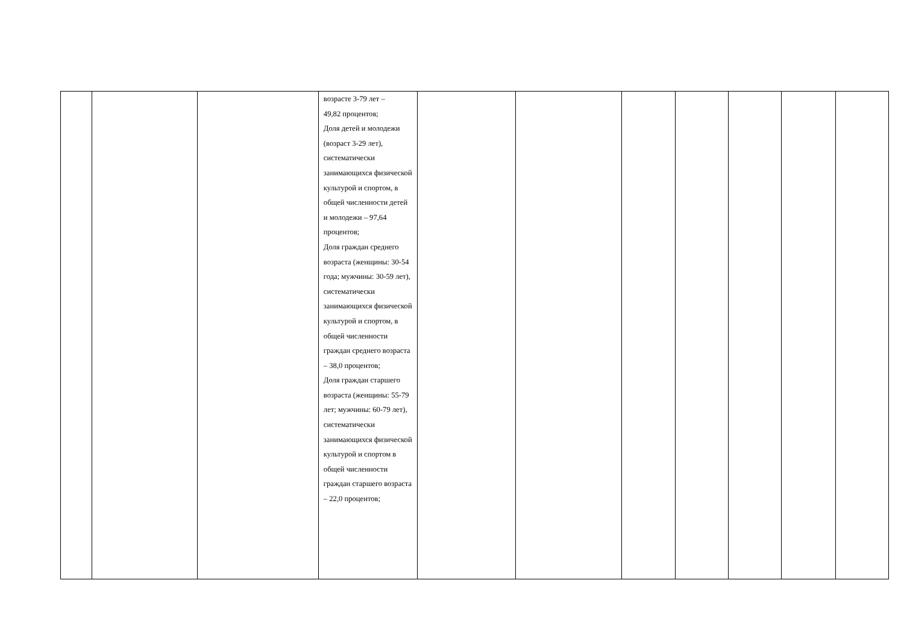| | | | возрасте 3-79 лет – 49,82 процентов; Доля детей и молодежи (возраст 3-29 лет), систематически занимающихся физической культурой и спортом, в общей численности детей и молодежи – 97,64 процентов; Доля граждан среднего возраста (женщины: 30-54 года; мужчины: 30-59 лет), систематически занимающихся физической культурой и спортом, в общей численности граждан среднего возраста – 38,0 процентов; Доля граждан старшего возраста (женщины: 55-79 лет; мужчины: 60-79 лет), систематически занимающихся физической культурой и спортом в общей численности граждан старшего возраста – 22,0 процентов; | | | | | | | |